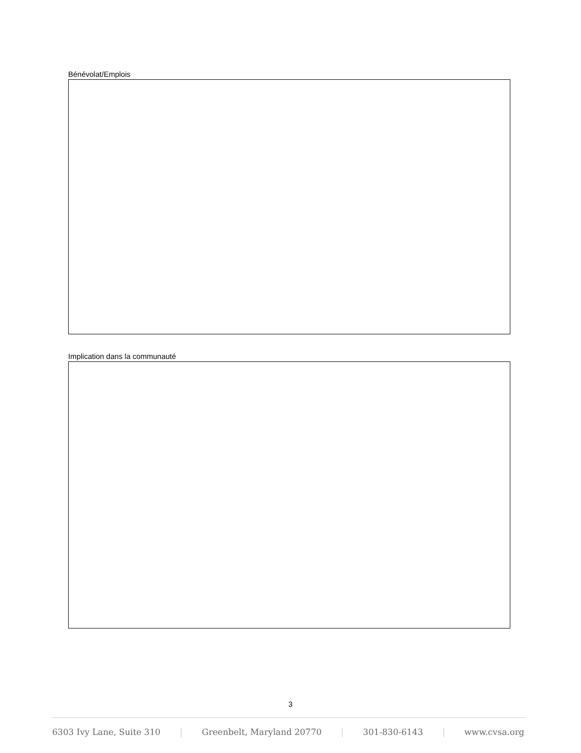Bénévolat/Emplois
Implication dans la communauté
3
6303 Ivy Lane, Suite 310 | Greenbelt, Maryland 20770 | 301-830-6143 | www.cvsa.org